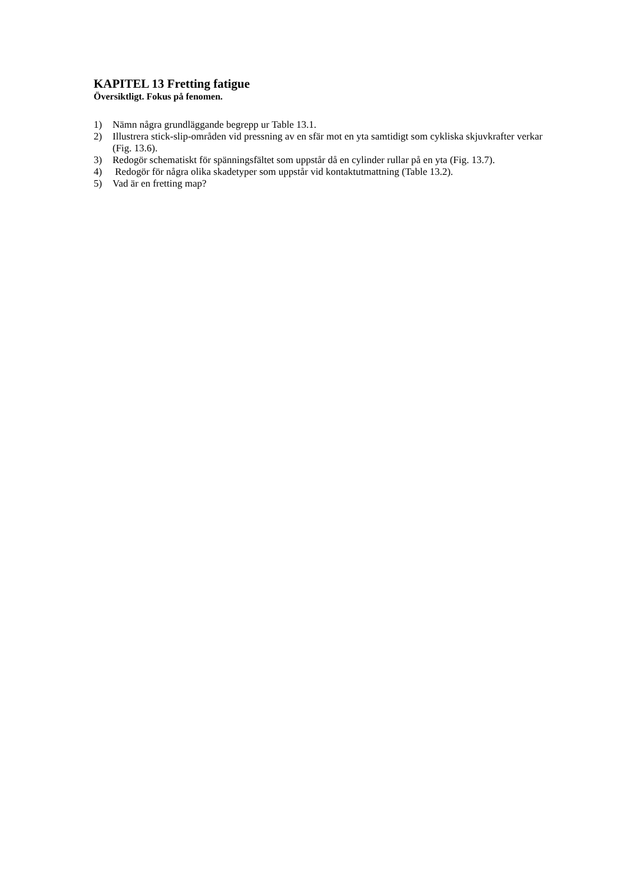KAPITEL 13 Fretting fatigue
Översiktligt. Fokus på fenomen.
1) Nämn några grundläggande begrepp ur Table 13.1.
2) Illustrera stick-slip-områden vid pressning av en sfär mot en yta samtidigt som cykliska skjuvkrafter verkar (Fig. 13.6).
3) Redogör schematiskt för spänningsfältet som uppstår då en cylinder rullar på en yta (Fig. 13.7).
4) Redogör för några olika skadetyper som uppstår vid kontaktutmattning (Table 13.2).
5) Vad är en fretting map?